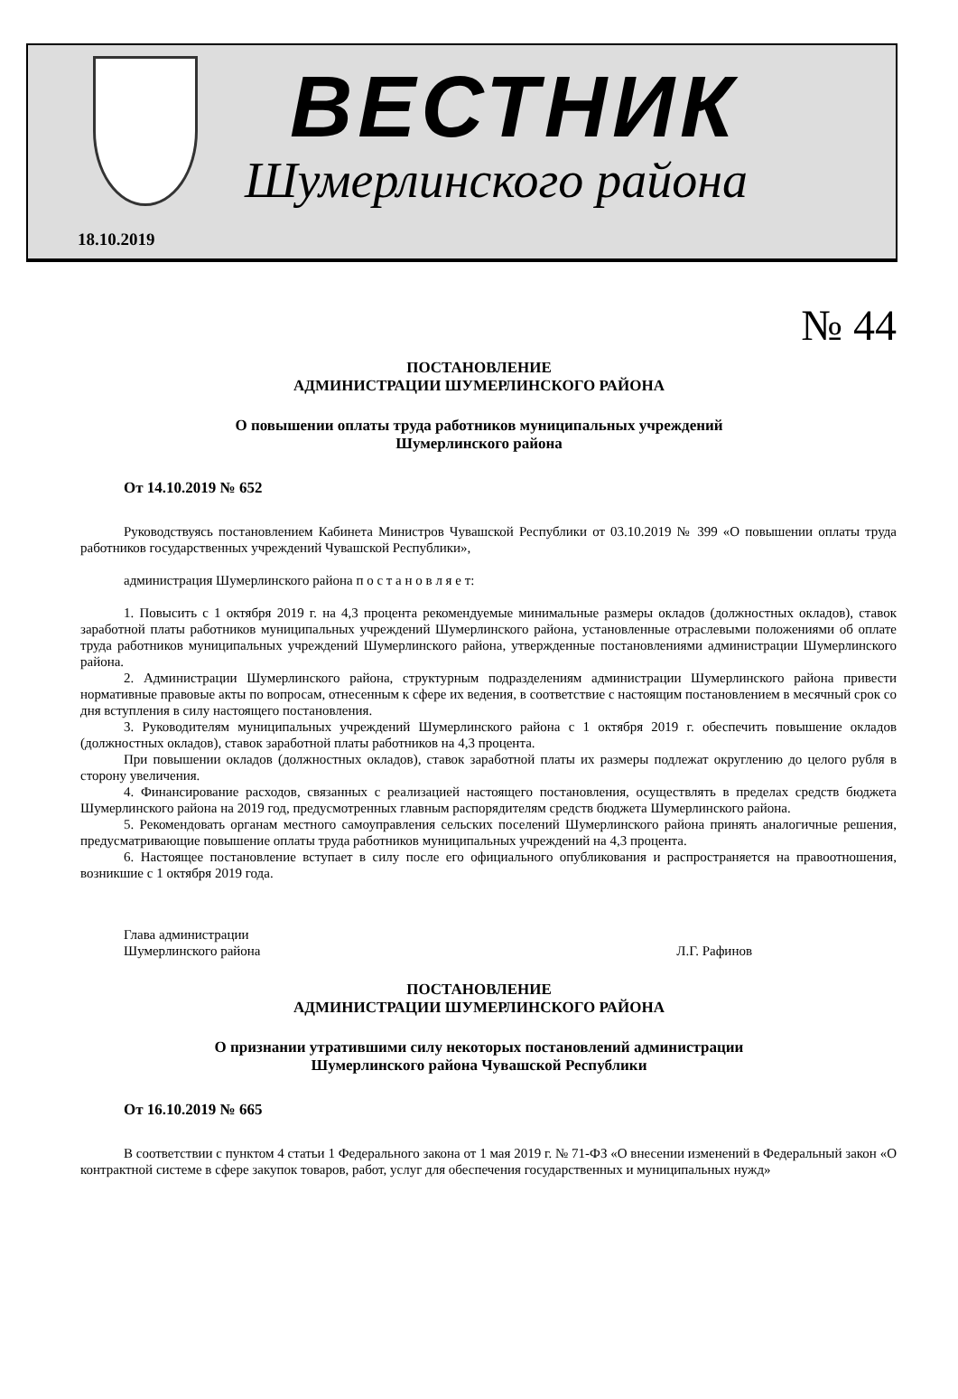18.10.2019
ВЕСТНИК
Шумерлинского района
№ 44
ПОСТАНОВЛЕНИЕ
АДМИНИСТРАЦИИ ШУМЕРЛИНСКОГО РАЙОНА
О повышении оплаты труда работников муниципальных учреждений
Шумерлинского района
От 14.10.2019 № 652
Руководствуясь постановлением Кабинета Министров Чувашской Республики от 03.10.2019 № 399 «О повышении оплаты труда работников государственных учреждений Чувашской Республики»,
администрация Шумерлинского района п о с т а н о в л я е т:
1. Повысить с 1 октября 2019 г. на 4,3 процента рекомендуемые минимальные размеры окладов (должностных окладов), ставок заработной платы работников муниципальных учреждений Шумерлинского района, установленные отраслевыми положениями об оплате труда работников муниципальных учреждений Шумерлинского района, утвержденные постановлениями администрации Шумерлинского района.
2. Администрации Шумерлинского района, структурным подразделениям администрации Шумерлинского района привести нормативные правовые акты по вопросам, отнесенным к сфере их ведения, в соответствие с настоящим постановлением в месячный срок со дня вступления в силу настоящего постановления.
3. Руководителям муниципальных учреждений Шумерлинского района с 1 октября 2019 г. обеспечить повышение окладов (должностных окладов), ставок заработной платы работников на 4,3 процента.
При повышении окладов (должностных окладов), ставок заработной платы их размеры подлежат округлению до целого рубля в сторону увеличения.
4. Финансирование расходов, связанных с реализацией настоящего постановления, осуществлять в пределах средств бюджета Шумерлинского района на 2019 год, предусмотренных главным распорядителям средств бюджета Шумерлинского района.
5. Рекомендовать органам местного самоуправления сельских поселений Шумерлинского района принять аналогичные решения, предусматривающие повышение оплаты труда работников муниципальных учреждений на 4,3 процента.
6. Настоящее постановление вступает в силу после его официального опубликования и распространяется на правоотношения, возникшие с 1 октября 2019 года.
Глава администрации
Шумерлинского района
Л.Г. Рафинов
ПОСТАНОВЛЕНИЕ
АДМИНИСТРАЦИИ ШУМЕРЛИНСКОГО РАЙОНА
О признании утратившими силу некоторых постановлений администрации
Шумерлинского района Чувашской Республики
От 16.10.2019 № 665
В соответствии с пунктом 4 статьи 1 Федерального закона от 1 мая 2019 г. № 71-ФЗ «О внесении изменений в Федеральный закон «О контрактной системе в сфере закупок товаров, работ, услуг для обеспечения государственных и муниципальных нужд»